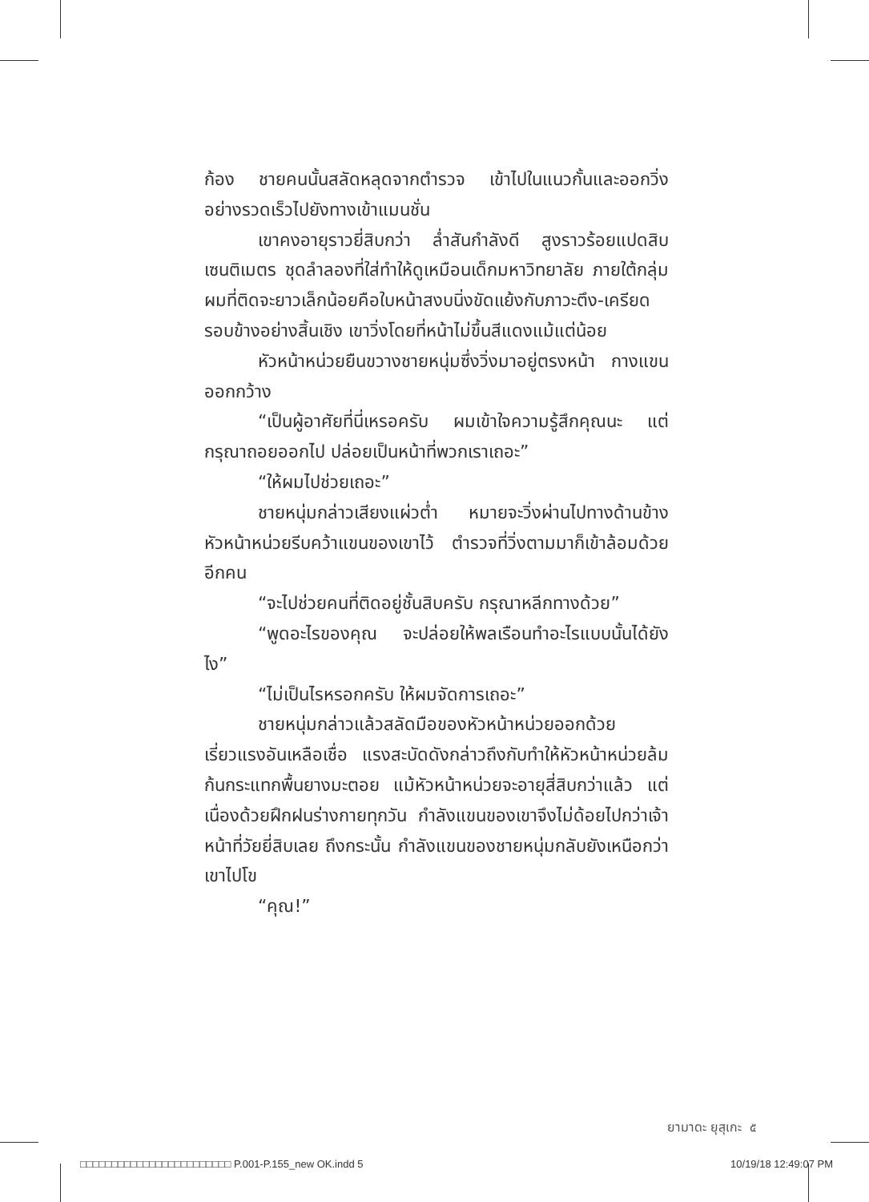ก้อง ชายคนนั้นสลัดหลุดจากตำรวจ เข้าไปในแนวกั้นและออกวิ่งอย่างรวดเร็วไปยังทางเข้าแมนชั่น
เขาคงอายุราวยี่สิบกว่า ล่ำสันกำลังดี สูงราวร้อยแปดสิบเซนติเมตร ชุดลำลองที่ใส่ทำให้ดูเหมือนเด็กมหาวิทยาลัย ภายใต้กลุ่มผมที่ติดจะยาวเล็กน้อยคือใบหน้าสงบนิ่งขัดแย้งกับภาวะตึง-เครียดรอบข้างอย่างสิ้นเชิง เขาวิ่งโดยที่หน้าไม่ขึ้นสีแดงแม้แต่น้อย
หัวหน้าหน่วยยืนขวางชายหนุ่มซึ่งวิ่งมาอยู่ตรงหน้า กางแขนออกกว้าง
“เป็นผู้อาศัยที่นี่เหรอครับ ผมเข้าใจความรู้สึกคุณนะ แต่กรุณาถอยออกไป ปล่อยเป็นหน้าที่พวกเราเถอะ”
“ให้ผมไปช่วยเถอะ”
ชายหนุ่มกล่าวเสียงแผ่วต่ำ หมายจะวิ่งผ่านไปทางด้านข้างหัวหน้าหน่วยรีบคว้าแขนของเขาไว้ ตำรวจที่วิ่งตามมาก็เข้าล้อมด้วยอีกคน
“จะไปช่วยคนที่ติดอยู่ชั้นสิบครับ กรุณาหลีกทางด้วย”
“พูดอะไรของคุณ จะปล่อยให้พลเรือนทำอะไรแบบนั้นได้ยังไง”
“ไม่เป็นไรหรอกครับ ให้ผมจัดการเถอะ”
ชายหนุ่มกล่าวแล้วสลัดมือของหัวหน้าหน่วยออกด้วยเรี่ยวแรงอันเหลือเชื่อ แรงสะบัดดังกล่าวถึงกับทำให้หัวหน้าหน่วยล้มก้นกระแทกพื้นยางมะตอย แม้หัวหน้าหน่วยจะอายุสี่สิบกว่าแล้ว แต่เนื่องด้วยฝึกฝนร่างกายทุกวัน กำลังแขนของเขาจึงไม่ด้อยไปกว่าเจ้าหน้าที่วัยยี่สิบเลย ถึงกระนั้น กำลังแขนของชายหนุ่มกลับยังเหนือกว่าเขาไปโข
“คุณ!”
ยามาดะ ยุสุเกะ ๕
□□□□□□□□□□□□□□□□□□□□□□□□ P.001-P.155_new OK.indd 5 10/19/18 12:49:07 PM